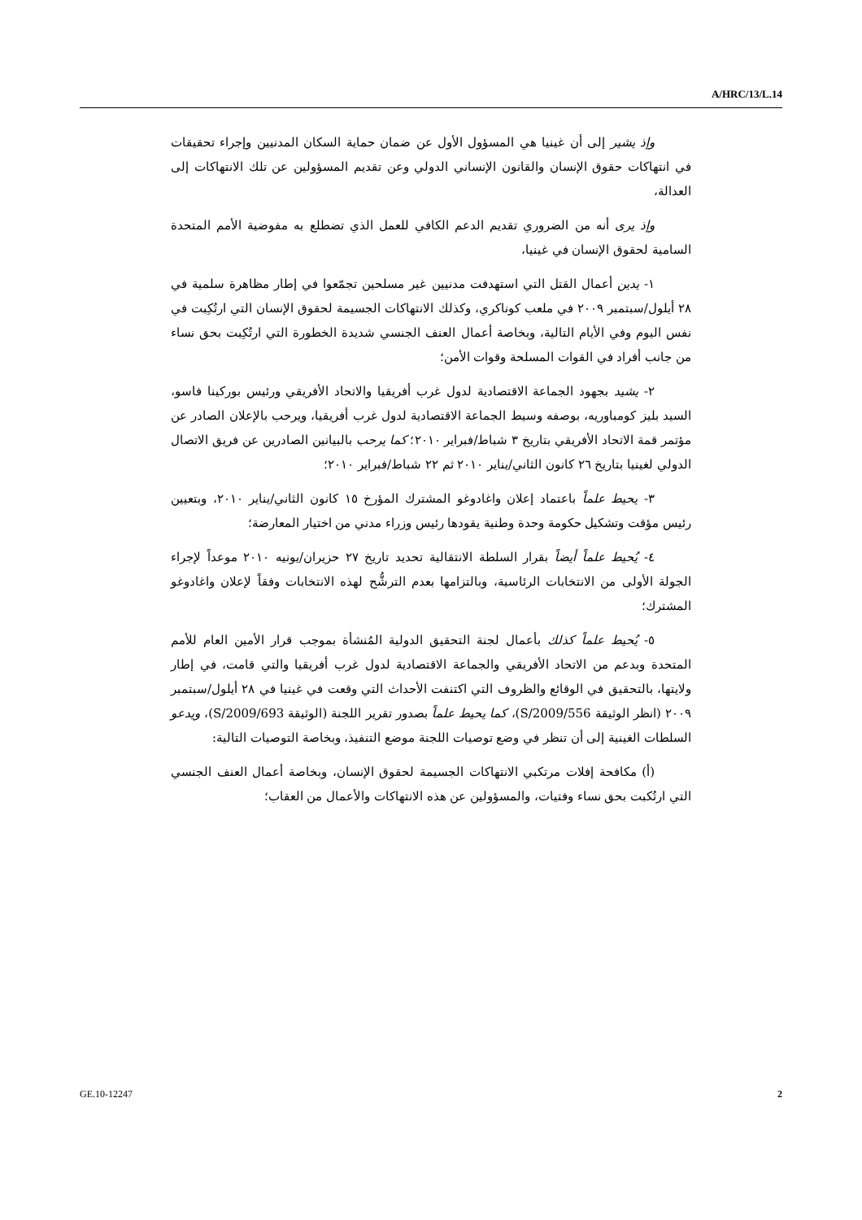A/HRC/13/L.14
وإذ يشير إلى أن غينيا هي المسؤول الأول عن ضمان حماية السكان المدنيين وإجراء تحقيقات في انتهاكات حقوق الإنسان والقانون الإنساني الدولي وعن تقديم المسؤولين عن تلك الانتهاكات إلى العدالة،
وإذ يرى أنه من الضروري تقديم الدعم الكافي للعمل الذي تضطلع به مفوضية الأمم المتحدة السامية لحقوق الإنسان في غينيا،
١- يدين أعمال القتل التي استهدفت مدنيين غير مسلحين تجمّعوا في إطار مظاهرة سلمية في ٢٨ أيلول/سبتمبر ٢٠٠٩ في ملعب كوناكري، وكذلك الانتهاكات الجسيمة لحقوق الإنسان التي ارتُكِبت في نفس اليوم وفي الأيام التالية، وبخاصة أعمال العنف الجنسي شديدة الخطورة التي ارتُكِبت بحق نساء من جانب أفراد في القوات المسلحة وقوات الأمن؛
٢- يشيد بجهود الجماعة الاقتصادية لدول غرب أفريقيا والاتحاد الأفريقي ورئيس بوركينا فاسو، السيد بليز كومباوريه، بوصفه وسيط الجماعة الاقتصادية لدول غرب أفريقيا، ويرحب بالإعلان الصادر عن مؤتمر قمة الاتحاد الأفريقي بتاريخ ٣ شباط/فبراير ٢٠١٠؛ كما يرحب بالبيانين الصادرين عن فريق الاتصال الدولي لغينيا بتاريخ ٢٦ كانون الثاني/يناير ٢٠١٠ ثم ٢٢ شباط/فبراير ٢٠١٠؛
٣- يحيط علماً باعتماد إعلان واغادوغو المشترك المؤرخ ١٥ كانون الثاني/يناير ٢٠١٠، وبتعيين رئيس مؤقت وتشكيل حكومة وحدة وطنية يقودها رئيس وزراء مدني من اختيار المعارضة؛
٤- يُحيط علماً أيضاً بقرار السلطة الانتقالية تحديد تاريخ ٢٧ حزيران/يونيه ٢٠١٠ موعداً لإجراء الجولة الأولى من الانتخابات الرئاسية، وبالتزامها بعدم الترشُّح لهذه الانتخابات وفقاً لإعلان واغادوغو المشترك؛
٥- يُحيط علماً كذلك بأعمال لجنة التحقيق الدولية المُنشأة بموجب قرار الأمين العام للأمم المتحدة وبدعم من الاتحاد الأفريقي والجماعة الاقتصادية لدول غرب أفريقيا والتي قامت، في إطار ولايتها، بالتحقيق في الوقائع والظروف التي اكتنفت الأحداث التي وقعت في غينيا في ٢٨ أيلول/سبتمبر ٢٠٠٩ (انظر الوثيقة S/2009/556)، كما يحيط علماً بصدور تقرير اللجنة (الوثيقة S/2009/693)، ويدعو السلطات الغينية إلى أن تنظر في وضع توصيات اللجنة موضع التنفيذ، وبخاصة التوصيات التالية:
(أ) مكافحة إفلات مرتكبي الانتهاكات الجسيمة لحقوق الإنسان، وبخاصة أعمال العنف الجنسي التي ارتُكبت بحق نساء وفتيات، والمسؤولين عن هذه الانتهاكات والأعمال من العقاب؛
GE.10-12247 2